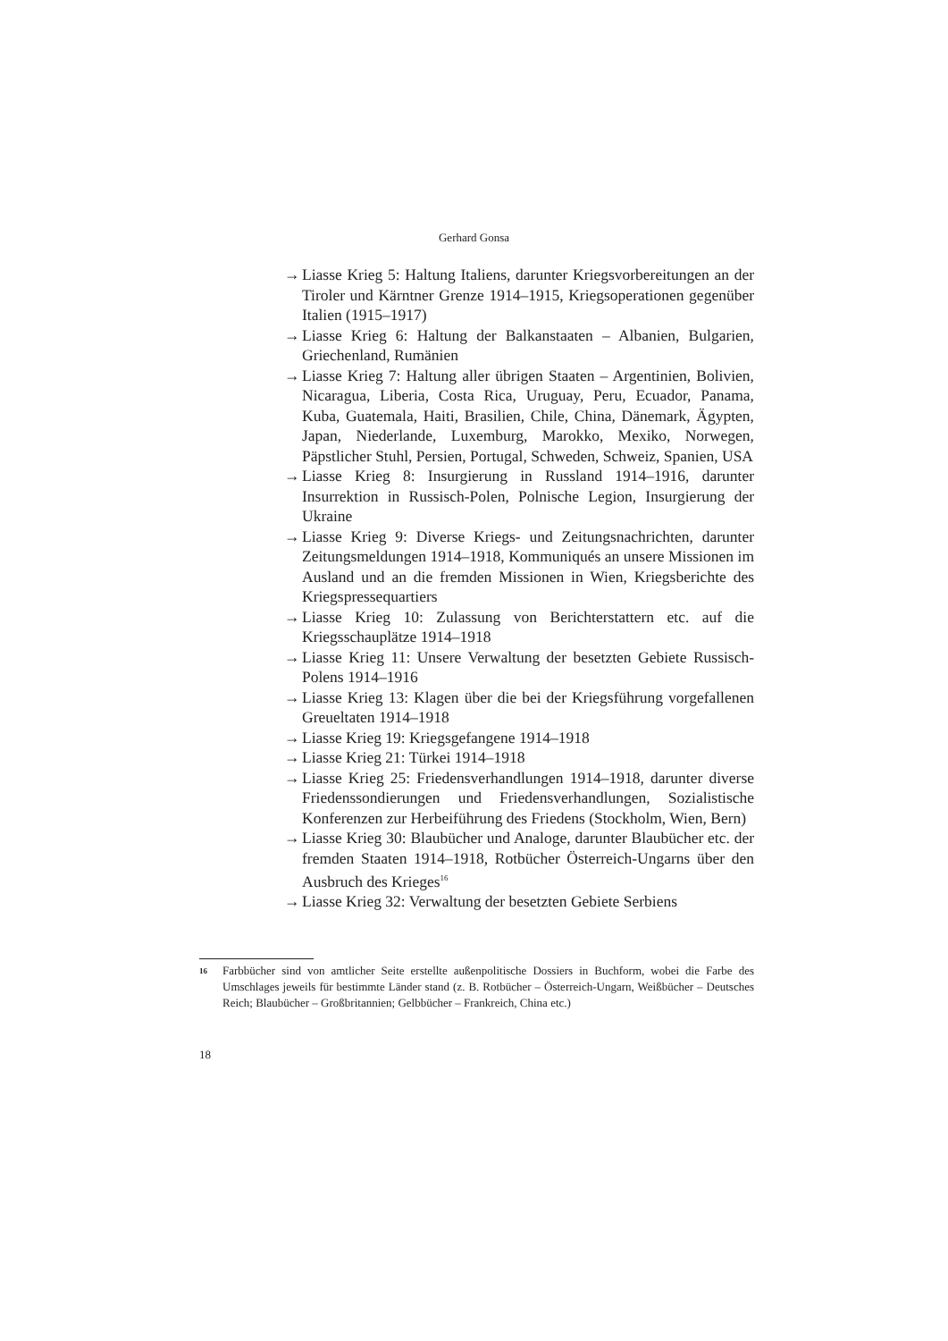Gerhard Gonsa
→ Liasse Krieg 5: Haltung Italiens, darunter Kriegsvorbereitungen an der Tiroler und Kärntner Grenze 1914–1915, Kriegsoperationen gegenüber Italien (1915–1917)
→ Liasse Krieg 6: Haltung der Balkanstaaten – Albanien, Bulgarien, Griechenland, Rumänien
→ Liasse Krieg 7: Haltung aller übrigen Staaten – Argentinien, Bolivien, Nicaragua, Liberia, Costa Rica, Uruguay, Peru, Ecuador, Panama, Kuba, Guatemala, Haiti, Brasilien, Chile, China, Dänemark, Ägypten, Japan, Niederlande, Luxemburg, Marokko, Mexiko, Norwegen, Päpstlicher Stuhl, Persien, Portugal, Schweden, Schweiz, Spanien, USA
→ Liasse Krieg 8: Insurgierung in Russland 1914–1916, darunter Insurrektion in Russisch-Polen, Polnische Legion, Insurgierung der Ukraine
→ Liasse Krieg 9: Diverse Kriegs- und Zeitungsnachrichten, darunter Zeitungsmeldungen 1914–1918, Kommuniqués an unsere Missionen im Ausland und an die fremden Missionen in Wien, Kriegsberichte des Kriegspressequartiers
→ Liasse Krieg 10: Zulassung von Berichterstattern etc. auf die Kriegsschauplätze 1914–1918
→ Liasse Krieg 11: Unsere Verwaltung der besetzten Gebiete Russisch-Polens 1914–1916
→ Liasse Krieg 13: Klagen über die bei der Kriegsführung vorgefallenen Greueltaten 1914–1918
→ Liasse Krieg 19: Kriegsgefangene 1914–1918
→ Liasse Krieg 21: Türkei 1914–1918
→ Liasse Krieg 25: Friedensverhandlungen 1914–1918, darunter diverse Friedenssondierungen und Friedensverhandlungen, Sozialistische Konferenzen zur Herbeiführung des Friedens (Stockholm, Wien, Bern)
→ Liasse Krieg 30: Blaubücher und Analoge, darunter Blaubücher etc. der fremden Staaten 1914–1918, Rotbücher Österreich-Ungarns über den Ausbruch des Krieges<sup>16</sup>
→ Liasse Krieg 32: Verwaltung der besetzten Gebiete Serbiens
16
Farbbücher sind von amtlicher Seite erstellte außenpolitische Dossiers in Buchform, wobei die Farbe des Umschlages jeweils für bestimmte Länder stand (z. B. Rotbücher – Österreich-Ungarn, Weißbücher – Deutsches Reich; Blaubücher – Großbritannien; Gelbbücher – Frankreich, China etc.)
18